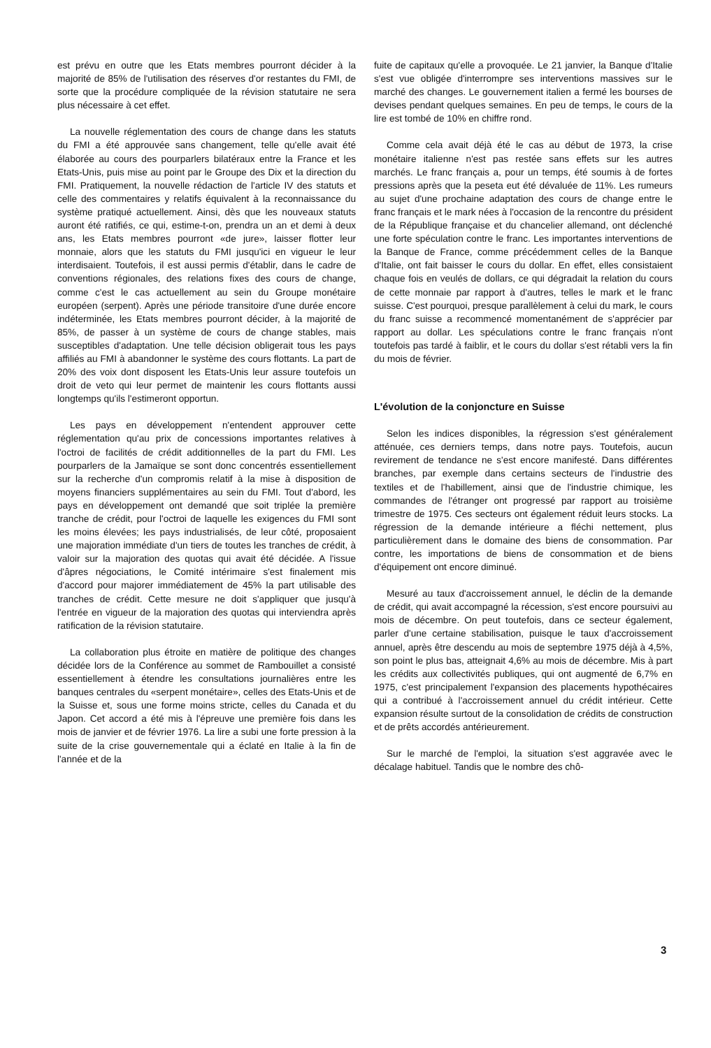est prévu en outre que les Etats membres pourront décider à la majorité de 85% de l'utilisation des réserves d'or restantes du FMI, de sorte que la procédure compliquée de la révision statutaire ne sera plus nécessaire à cet effet.
La nouvelle réglementation des cours de change dans les statuts du FMI a été approuvée sans changement, telle qu'elle avait été élaborée au cours des pourparlers bilatéraux entre la France et les Etats-Unis, puis mise au point par le Groupe des Dix et la direction du FMI. Pratiquement, la nouvelle rédaction de l'article IV des statuts et celle des commentaires y relatifs équivalent à la reconnaissance du système pratiqué actuellement. Ainsi, dès que les nouveaux statuts auront été ratifiés, ce qui, estime-t-on, prendra un an et demi à deux ans, les Etats membres pourront «de jure», laisser flotter leur monnaie, alors que les statuts du FMI jusqu'ici en vigueur le leur interdisaient. Toutefois, il est aussi permis d'établir, dans le cadre de conventions régionales, des relations fixes des cours de change, comme c'est le cas actuellement au sein du Groupe monétaire européen (serpent). Après une période transitoire d'une durée encore indéterminée, les Etats membres pourront décider, à la majorité de 85%, de passer à un système de cours de change stables, mais susceptibles d'adaptation. Une telle décision obligerait tous les pays affiliés au FMI à abandonner le système des cours flottants. La part de 20% des voix dont disposent les Etats-Unis leur assure toutefois un droit de veto qui leur permet de maintenir les cours flottants aussi longtemps qu'ils l'estimeront opportun.
Les pays en développement n'entendent approuver cette réglementation qu'au prix de concessions importantes relatives à l'octroi de facilités de crédit additionnelles de la part du FMI. Les pourparlers de la Jamaïque se sont donc concentrés essentiellement sur la recherche d'un compromis relatif à la mise à disposition de moyens financiers supplémentaires au sein du FMI. Tout d'abord, les pays en développement ont demandé que soit triplée la première tranche de crédit, pour l'octroi de laquelle les exigences du FMI sont les moins élevées; les pays industrialisés, de leur côté, proposaient une majoration immédiate d'un tiers de toutes les tranches de crédit, à valoir sur la majoration des quotas qui avait été décidée. A l'issue d'âpres négociations, le Comité intérimaire s'est finalement mis d'accord pour majorer immédiatement de 45% la part utilisable des tranches de crédit. Cette mesure ne doit s'appliquer que jusqu'à l'entrée en vigueur de la majoration des quotas qui interviendra après ratification de la révision statutaire.
La collaboration plus étroite en matière de politique des changes décidée lors de la Conférence au sommet de Rambouillet a consisté essentiellement à étendre les consultations journalières entre les banques centrales du «serpent monétaire», celles des Etats-Unis et de la Suisse et, sous une forme moins stricte, celles du Canada et du Japon. Cet accord a été mis à l'épreuve une première fois dans les mois de janvier et de février 1976. La lire a subi une forte pression à la suite de la crise gouvernementale qui a éclaté en Italie à la fin de l'année et de la
fuite de capitaux qu'elle a provoquée. Le 21 janvier, la Banque d'Italie s'est vue obligée d'interrompre ses interventions massives sur le marché des changes. Le gouvernement italien a fermé les bourses de devises pendant quelques semaines. En peu de temps, le cours de la lire est tombé de 10% en chiffre rond.
Comme cela avait déjà été le cas au début de 1973, la crise monétaire italienne n'est pas restée sans effets sur les autres marchés. Le franc français a, pour un temps, été soumis à de fortes pressions après que la peseta eut été dévaluée de 11%. Les rumeurs au sujet d'une prochaine adaptation des cours de change entre le franc français et le mark nées à l'occasion de la rencontre du président de la République française et du chancelier allemand, ont déclenché une forte spéculation contre le franc. Les importantes interventions de la Banque de France, comme précédemment celles de la Banque d'Italie, ont fait baisser le cours du dollar. En effet, elles consistaient chaque fois en veulés de dollars, ce qui dégradait la relation du cours de cette monnaie par rapport à d'autres, telles le mark et le franc suisse. C'est pourquoi, presque parallèlement à celui du mark, le cours du franc suisse a recommencé momentanément de s'apprécier par rapport au dollar. Les spéculations contre le franc français n'ont toutefois pas tardé à faiblir, et le cours du dollar s'est rétabli vers la fin du mois de février.
L'évolution de la conjoncture en Suisse
Selon les indices disponibles, la régression s'est généralement atténuée, ces derniers temps, dans notre pays. Toutefois, aucun revirement de tendance ne s'est encore manifesté. Dans différentes branches, par exemple dans certains secteurs de l'industrie des textiles et de l'habillement, ainsi que de l'industrie chimique, les commandes de l'étranger ont progressé par rapport au troisième trimestre de 1975. Ces secteurs ont également réduit leurs stocks. La régression de la demande intérieure a fléchi nettement, plus particulièrement dans le domaine des biens de consommation. Par contre, les importations de biens de consommation et de biens d'équipement ont encore diminué.
Mesuré au taux d'accroissement annuel, le déclin de la demande de crédit, qui avait accompagné la récession, s'est encore poursuivi au mois de décembre. On peut toutefois, dans ce secteur également, parler d'une certaine stabilisation, puisque le taux d'accroissement annuel, après être descendu au mois de septembre 1975 déjà à 4,5%, son point le plus bas, atteignait 4,6% au mois de décembre. Mis à part les crédits aux collectivités publiques, qui ont augmenté de 6,7% en 1975, c'est principalement l'expansion des placements hypothécaires qui a contribué à l'accroissement annuel du crédit intérieur. Cette expansion résulte surtout de la consolidation de crédits de construction et de prêts accordés antérieurement.
Sur le marché de l'emploi, la situation s'est aggravée avec le décalage habituel. Tandis que le nombre des chô-
3